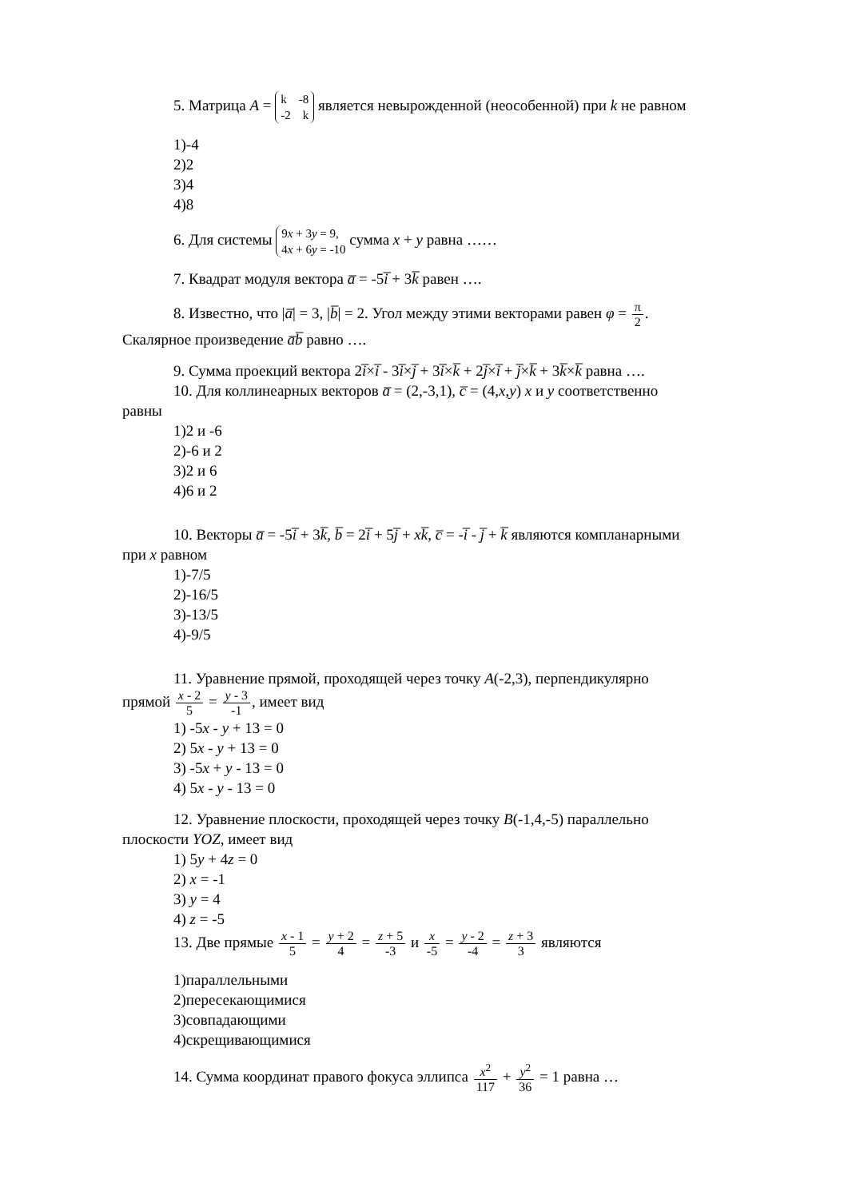5. Матрица A = k -8
-2 k является невырожденной (неособенной) при k не равном
1)-4
2)2
3)4
4)8
6. Для системы 9x + 3y = 9,
4x + 6y = -10 сумма x + y равна ……
7. Квадрат модуля вектора a̅ = -5i̅ + 3k̅ равен ….
8. Известно, что |a̅| = 3, |b̅| = 2. Угол между этими векторами равен φ = π 2.
Скалярное произведение a̅b̅ равно ….
9. Сумма проекций вектора 2i̅×i̅ - 3i̅×j̅ + 3i̅×k̅ + 2j̅×i̅ + j̅×k̅ + 3k̅×k̅ равна ….
10. Для коллинеарных векторов a̅ = (2,-3,1), c̅ = (4,x,y) x и y соответственно
равны
1)2 и -6
2)-6 и 2
3)2 и 6
4)6 и 2
10. Векторы a̅ = -5i̅ + 3k̅, b̅ = 2i̅ + 5j̅ + xk̅, c̅ = -i̅ - j̅ + k̅ являются компланарными
при x равном
1)-7/5
2)-16/5
3)-13/5
4)-9/5
11. Уравнение прямой, проходящей через точку A(-2,3), перпендикулярно
прямой x - 2 5 = y - 3 -1, имеет вид
1) -5x - y + 13 = 0
2) 5x - y + 13 = 0
3) -5x + y - 13 = 0
4) 5x - y - 13 = 0
12. Уравнение плоскости, проходящей через точку B(-1,4,-5) параллельно
плоскости YOZ, имеет вид
1) 5y + 4z = 0
2) x = -1
3) y = 4
4) z = -5
13. Две прямые x - 1 5 = y + 2 4 = z + 5 -3 и x -5 = y - 2 -4 = z + 3 3 являются
1)параллельными
2)пересекающимися
3)совпадающими
4)скрещивающимися
14. Сумма координат правого фокуса эллипса x<sup>2</sup> 117 + y<sup>2</sup> 36 = 1 равна …